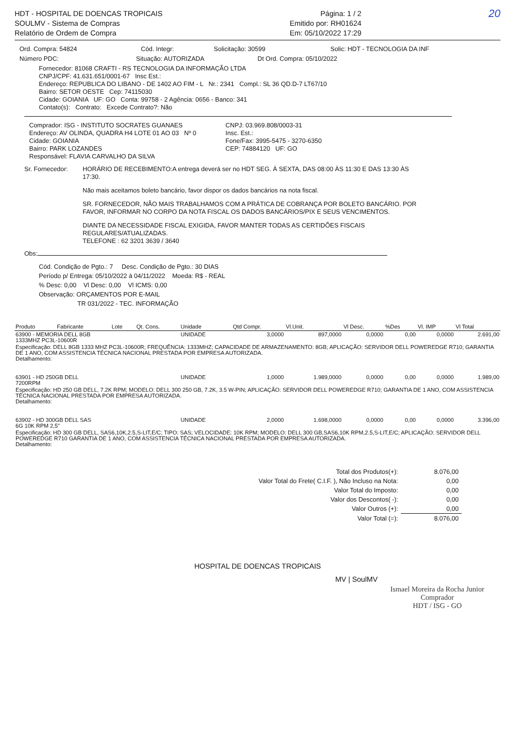HDT - HOSPITAL DE DOENCAS TROPICAIS
SOULMV - Sistema de Compras
Relatório de Ordem de Compra
Página: 1 / 2
Emitido por: RH01624
Em: 05/10/2022 17:29
20
Ord. Compra: 54824 Cód. Integr: Solicitação: 30599 Solic: HDT - TECNOLOGIA DA INF
Número PDC: Situação: AUTORIZADA Dt Ord. Compra: 05/10/2022
Fornecedor: 81068 CRAFTI - RS TECNOLOGIA DA INFORMAÇÃO LTDA
CNPJ/CPF: 41.631.651/0001-67 Insc Est.:
Endereço: REPUBLICA DO LIBANO - DE 1402 AO FIM - L Nr.: 2341 Compl.: SL 36 QD.D-7 LT67/10
Bairro: SETOR OESTE Cep: 74115030
Cidade: GOIANIA UF: GO Conta: 99758 - 2 Agência: 0656 - Banco: 341
Contato(s): Contrato: Excede Contrato?: Não
Comprador: ISG - INSTITUTO SOCRATES GUANAES
Endereço: AV OLINDA, QUADRA H4 LOTE 01 AO 03 Nº 0
Cidade: GOIANIA
Bairro: PARK LOZANDES
Responsável: FLAVIA CARVALHO DA SILVA
CNPJ: 03.969.808/0003-31
Insc. Est.:
Fone/Fax: 3995-5475 - 3270-6350
CEP: 74884120 UF: GO
Sr. Fornecedor: HORÁRIO DE RECEBIMENTO:A entrega deverá ser no HDT SEG. À SEXTA, DAS 08:00 ÀS 11:30 E DAS 13:30 ÀS 17:30.
Não mais aceitamos boleto bancário, favor dispor os dados bancários na nota fiscal.
SR. FORNECEDOR, NÃO MAIS TRABALHAMOS COM A PRÁTICA DE COBRANÇA POR BOLETO BANCÁRIO. POR FAVOR, INFORMAR NO CORPO DA NOTA FISCAL OS DADOS BANCÁRIOS/PIX E SEUS VENCIMENTOS.
DIANTE DA NECESSIDADE FISCAL EXIGIDA, FAVOR MANTER TODAS AS CERTIDÕES FISCAIS REGULARES/ATUALIZADAS.
TELEFONE : 62 3201 3639 / 3640
Obs:
Cód. Condição de Pgto.: 7 Desc. Condição de Pgto.: 30 DIAS
Período p/ Entrega: 05/10/2022 à 04/11/2022 Moeda: R$ - REAL
% Desc: 0,00 Vl Desc: 0,00 Vl ICMS: 0,00
Observação: ORÇAMENTOS POR E-MAIL
TR 031/2022 - TEC. INFORMAÇÃO
| Produto | Fabricante | Lote | Qt. Cons. | Unidade | Qtd Compr. | Vl.Unit. | Vl Desc. | %Des | Vl. IMP | Vl Total |
| --- | --- | --- | --- | --- | --- | --- | --- | --- | --- | --- |
| 63900 - MEMORIA DELL 8GB 1333MHZ PC3L-10600R | | | | UNIDADE | 3,0000 | 897,0000 | 0,0000 | 0,00 | 0,0000 | 2.691,00 |
| Especificação: DELL 8GB 1333 MHZ PC3L-10600R; FREQUÊNCIA: 1333MHZ; CAPACIDADE DE ARMAZENAMENTO: 8GB; APLICAÇÃO: SERVIDOR DELL POWEREDGE R710; GARANTIA DE 1 ANO, COM ASSISTENCIA TÉCNICA NACIONAL PRESTADA POR EMPRESA AUTORIZADA. Detalhamento: | | | | | | | | | | |
| 63901 - HD 250GB DELL 7200RPM | | | | UNIDADE | 1,0000 | 1.989,0000 | 0,0000 | 0,00 | 0,0000 | 1.989,00 |
| Especificação: HD 250 GB DELL, 7.2K RPM; MODELO: DELL 300 250 GB, 7.2K, 3.5 W-PIN; APLICAÇÃO: SERVIDOR DELL POWEREDGE R710; GARANTIA DE 1 ANO, COM ASSISTENCIA TÉCNICA NACIONAL PRESTADA POR EMPRESA AUTORIZADA. Detalhamento: | | | | | | | | | | |
| 63902 - HD 300GB DELL SAS 6G 10K RPM 2,5" | | | | UNIDADE | 2,0000 | 1.698,0000 | 0,0000 | 0,00 | 0,0000 | 3.396,00 |
| Especificação: HD 300 GB DELL, SAS6,10K,2.5,S-LIT,E/C; TIPO: SAS; VELOCIDADE: 10K RPM; MODELO: DELL 300 GB,SAS6,10K RPM,2.5,S-LIT,E/C; APLICAÇÃO: SERVIDOR DELL POWEREDGE R710 GARANTIA DE 1 ANO, COM ASSISTENCIA TÉCNICA NACIONAL PRESTADA POR EMPRESA AUTORIZADA. Detalhamento: | | | | | | | | | | |
| Total dos Produtos(+): | 8.076,00 |
| Valor Total do Frete( C.I.F. ), Não Incluso na Nota: | 0,00 |
| Valor Total do Imposto: | 0,00 |
| Valor dos Descontos( -): | 0,00 |
| Valor Outros (+): | 0,00 |
| Valor Total (=): | 8.076,00 |
HOSPITAL DE DOENCAS TROPICAIS
MV | SoulMV
Ismael Moreira da Rocha Junior
Comprador
HDT / ISG - GO